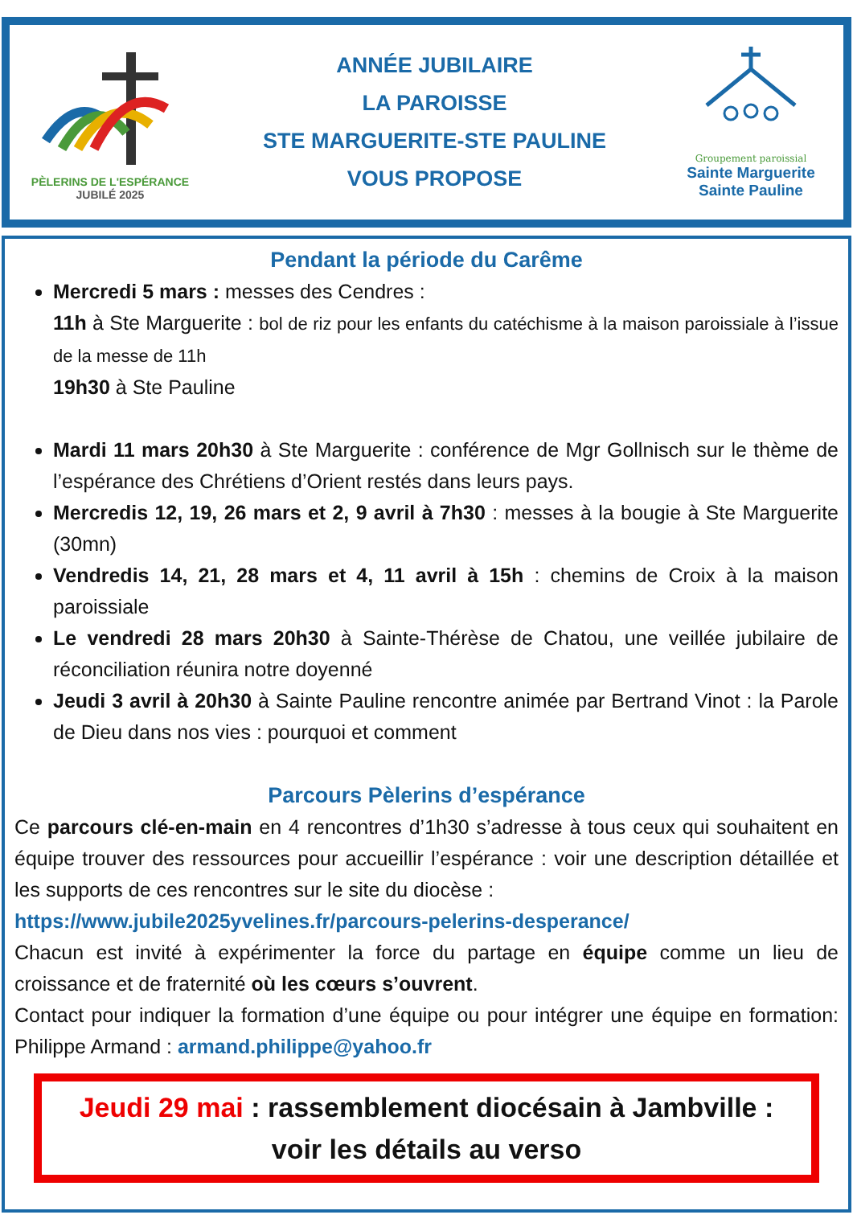PÈLERINS DE L'ESPÉRANCE
JUBILÉ 2025
ANNÉE JUBILAIRE
LA PAROISSE
STE MARGUERITE-STE PAULINE
VOUS PROPOSE
Groupement paroissial
Sainte Marguerite
Sainte Pauline
Pendant la période du Carême
Mercredi 5 mars : messes des Cendres :
11h à Ste Marguerite : bol de riz pour les enfants du catéchisme à la maison paroissiale à l’issue de la messe de 11h
19h30 à Ste Pauline
Mardi 11 mars 20h30 à Ste Marguerite : conférence de Mgr Gollnisch sur le thème de l’espérance des Chrétiens d’Orient restés dans leurs pays.
Mercredis 12, 19, 26 mars et 2, 9 avril à 7h30 : messes à la bougie à Ste Marguerite (30mn)
Vendredis 14, 21, 28 mars et 4, 11 avril à 15h : chemins de Croix à la maison paroissiale
Le vendredi 28 mars 20h30 à Sainte-Thérèse de Chatou, une veillée jubilaire de réconciliation réunira notre doyenné
Jeudi 3 avril à 20h30 à Sainte Pauline rencontre animée par Bertrand Vinot : la Parole de Dieu dans nos vies : pourquoi et comment
Parcours Pèlerins d’espérance
Ce parcours clé-en-main en 4 rencontres d’1h30 s’adresse à tous ceux qui souhaitent en équipe trouver des ressources pour accueillir l’espérance : voir une description détaillée et les supports de ces rencontres sur le site du diocèse :
https://www.jubile2025yvelines.fr/parcours-pelerins-desperance/
Chacun est invité à expérimenter la force du partage en équipe comme un lieu de croissance et de fraternité où les cœurs s’ouvrent.
Contact pour indiquer la formation d’une équipe ou pour intégrer une équipe en formation: Philippe Armand : armand.philippe@yahoo.fr
Jeudi 29 mai : rassemblement diocésain à Jambville :
voir les détails au verso